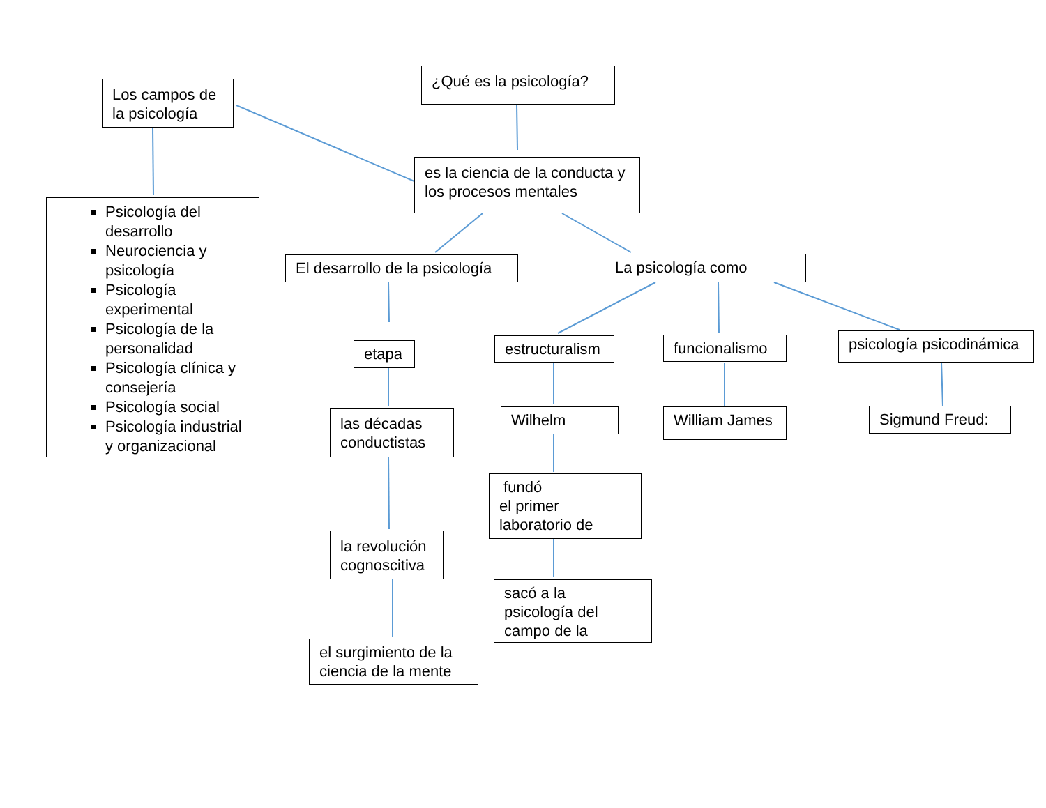¿Qué es la psicología?
Los campos de la psicología
es la ciencia de la conducta y los procesos mentales
Psicología del desarrollo
Neurociencia y psicología
Psicología experimental
Psicología de la personalidad
Psicología clínica y consejería
Psicología social
Psicología industrial y organizacional
El desarrollo de la psicología
La psicología como
etapa
estructuralism
funcionalismo
psicología psicodinámica
las décadas conductistas
Wilhelm William James Sigmund Freud:
fundó
el primer
laboratorio de
la revolución cognoscitiva
sacó a la
psicología del
campo de la
el surgimiento de la ciencia de la mente